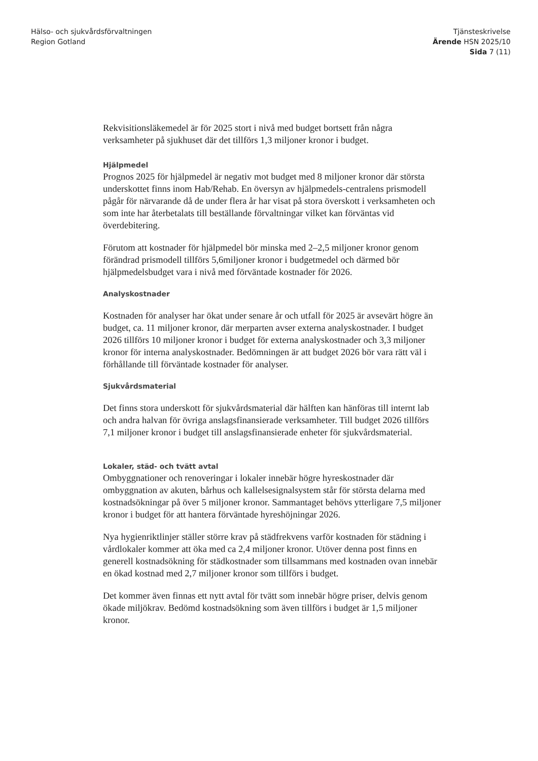Hälso- och sjukvårdsförvaltningen
Region Gotland
Tjänsteskrivelse
Ärende HSN 2025/10
Sida 7 (11)
Rekvisitionsläkemedel är för 2025 stort i nivå med budget bortsett från några verksamheter på sjukhuset där det tillförs 1,3 miljoner kronor i budget.
Hjälpmedel
Prognos 2025 för hjälpmedel är negativ mot budget med 8 miljoner kronor där största underskottet finns inom Hab/Rehab. En översyn av hjälpmedels-centralens prismodell pågår för närvarande då de under flera år har visat på stora överskott i verksamheten och som inte har återbetalats till beställande förvaltningar vilket kan förväntas vid överdebitering.
Förutom att kostnader för hjälpmedel bör minska med 2–2,5 miljoner kronor genom förändrad prismodell tillförs 5,6miljoner kronor i budgetmedel och därmed bör hjälpmedelsbudget vara i nivå med förväntade kostnader för 2026.
Analyskostnader
Kostnaden för analyser har ökat under senare år och utfall för 2025 är avsevärt högre än budget, ca. 11 miljoner kronor, där merparten avser externa analyskostnader. I budget 2026 tillförs 10 miljoner kronor i budget för externa analyskostnader och 3,3 miljoner kronor för interna analyskostnader. Bedömningen är att budget 2026 bör vara rätt väl i förhållande till förväntade kostnader för analyser.
Sjukvårdsmaterial
Det finns stora underskott för sjukvårdsmaterial där hälften kan hänföras till internt lab och andra halvan för övriga anslagsfinansierade verksamheter. Till budget 2026 tillförs 7,1 miljoner kronor i budget till anslagsfinansierade enheter för sjukvårdsmaterial.
Lokaler, städ- och tvätt avtal
Ombyggnationer och renoveringar i lokaler innebär högre hyreskostnader där ombyggnation av akuten, bårhus och kallelsesignalsystem står för största delarna med kostnadsökningar på över 5 miljoner kronor. Sammantaget behövs ytterligare 7,5 miljoner kronor i budget för att hantera förväntade hyreshöjningar 2026.
Nya hygienriktlinjer ställer större krav på städfrekvens varför kostnaden för städning i vårdlokaler kommer att öka med ca 2,4 miljoner kronor. Utöver denna post finns en generell kostnadsökning för städkostnader som tillsammans med kostnaden ovan innebär en ökad kostnad med 2,7 miljoner kronor som tillförs i budget.
Det kommer även finnas ett nytt avtal för tvätt som innebär högre priser, delvis genom ökade miljökrav. Bedömd kostnadsökning som även tillförs i budget är 1,5 miljoner kronor.